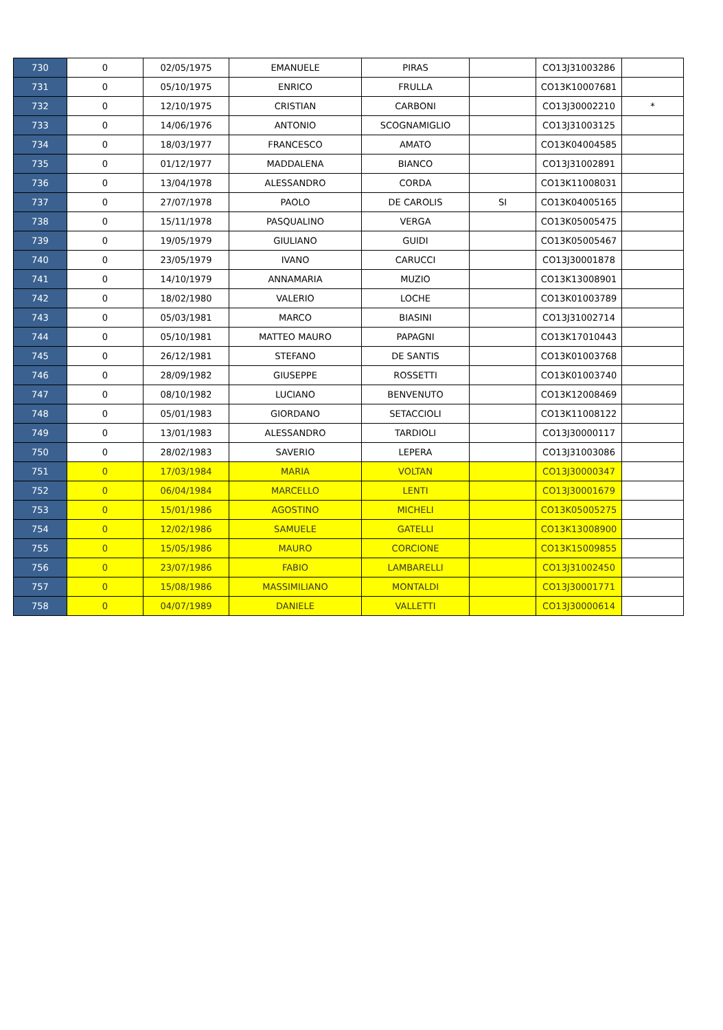| 730 | 0 | 02/05/1975 | EMANUELE | PIRAS | | CO13J31003286 | |
| 731 | 0 | 05/10/1975 | ENRICO | FRULLA | | CO13K10007681 | |
| 732 | 0 | 12/10/1975 | CRISTIAN | CARBONI | | CO13J30002210 | * |
| 733 | 0 | 14/06/1976 | ANTONIO | SCOGNAMIGLIO | | CO13J31003125 | |
| 734 | 0 | 18/03/1977 | FRANCESCO | AMATO | | CO13K04004585 | |
| 735 | 0 | 01/12/1977 | MADDALENA | BIANCO | | CO13J31002891 | |
| 736 | 0 | 13/04/1978 | ALESSANDRO | CORDA | | CO13K11008031 | |
| 737 | 0 | 27/07/1978 | PAOLO | DE CAROLIS | SI | CO13K04005165 | |
| 738 | 0 | 15/11/1978 | PASQUALINO | VERGA | | CO13K05005475 | |
| 739 | 0 | 19/05/1979 | GIULIANO | GUIDI | | CO13K05005467 | |
| 740 | 0 | 23/05/1979 | IVANO | CARUCCI | | CO13J30001878 | |
| 741 | 0 | 14/10/1979 | ANNAMARIA | MUZIO | | CO13K13008901 | |
| 742 | 0 | 18/02/1980 | VALERIO | LOCHE | | CO13K01003789 | |
| 743 | 0 | 05/03/1981 | MARCO | BIASINI | | CO13J31002714 | |
| 744 | 0 | 05/10/1981 | MATTEO MAURO | PAPAGNI | | CO13K17010443 | |
| 745 | 0 | 26/12/1981 | STEFANO | DE SANTIS | | CO13K01003768 | |
| 746 | 0 | 28/09/1982 | GIUSEPPE | ROSSETTI | | CO13K01003740 | |
| 747 | 0 | 08/10/1982 | LUCIANO | BENVENUTO | | CO13K12008469 | |
| 748 | 0 | 05/01/1983 | GIORDANO | SETACCIOLI | | CO13K11008122 | |
| 749 | 0 | 13/01/1983 | ALESSANDRO | TARDIOLI | | CO13J30000117 | |
| 750 | 0 | 28/02/1983 | SAVERIO | LEPERA | | CO13J31003086 | |
| 751 | 0 | 17/03/1984 | MARIA | VOLTAN | | CO13J30000347 | |
| 752 | 0 | 06/04/1984 | MARCELLO | LENTI | | CO13J30001679 | |
| 753 | 0 | 15/01/1986 | AGOSTINO | MICHELI | | CO13K05005275 | |
| 754 | 0 | 12/02/1986 | SAMUELE | GATELLI | | CO13K13008900 | |
| 755 | 0 | 15/05/1986 | MAURO | CORCIONE | | CO13K15009855 | |
| 756 | 0 | 23/07/1986 | FABIO | LAMBARELLI | | CO13J31002450 | |
| 757 | 0 | 15/08/1986 | MASSIMILIANO | MONTALDI | | CO13J30001771 | |
| 758 | 0 | 04/07/1989 | DANIELE | VALLETTI | | CO13J30000614 | |